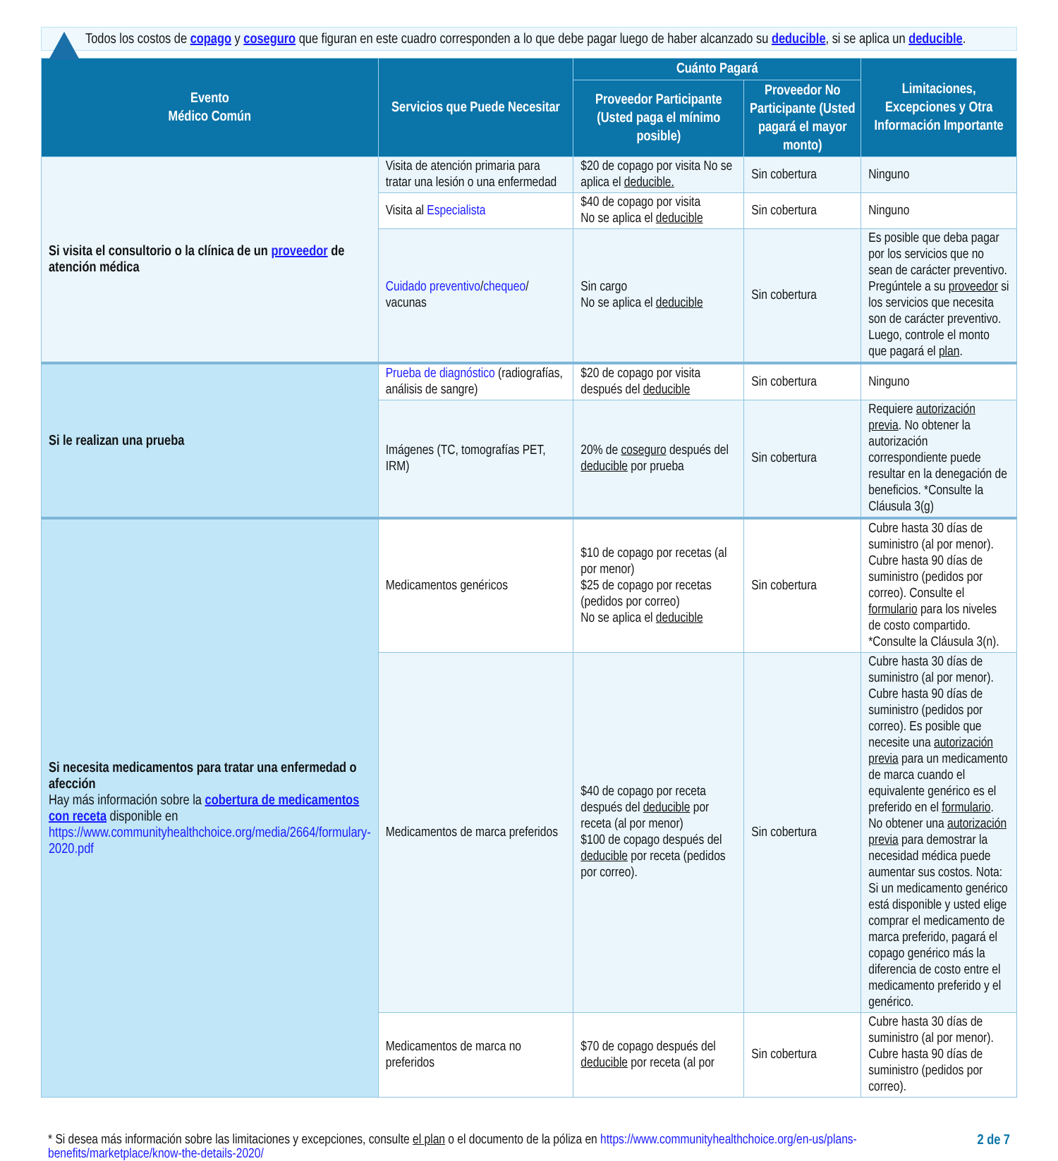Todos los costos de copago y coseguro que figuran en este cuadro corresponden a lo que debe pagar luego de haber alcanzado su deducible, si se aplica un deducible.
| Evento Médico Común | Servicios que Puede Necesitar | Cuánto Pagará | | Limitaciones, Excepciones y Otra Información Importante |
| --- | --- | --- | --- | --- |
| | | Proveedor Participante (Usted paga el mínimo posible) | Proveedor No Participante (Usted pagará el mayor monto) | |
| Si visita el consultorio o la clínica de un proveedor de atención médica | Visita de atención primaria para tratar una lesión o una enfermedad | $20 de copago por visita No se aplica el deducible. | Sin cobertura | Ninguno |
| | Visita al Especialista | $40 de copago por visita No se aplica el deducible | Sin cobertura | Ninguno |
| | Cuidado preventivo / chequeo / vacunas | Sin cargo No se aplica el deducible | Sin cobertura | Es posible que deba pagar por los servicios que no sean de carácter preventivo. Pregúntele a su proveedor si los servicios que necesita son de carácter preventivo. Luego, controle el monto que pagará el plan . |
| Si le realizan una prueba | Prueba de diagnóstico (radiografías, análisis de sangre) | $20 de copago por visita después del deducible | Sin cobertura | Ninguno |
| | Imágenes (TC, tomografías PET, IRM) | 20% de coseguro después del deducible por prueba | Sin cobertura | Requiere autorización previa . No obtener la autorización correspondiente puede resultar en la denegación de beneficios. *Consulte la Cláusula 3(g) |
| Si necesita medicamentos para tratar una enfermedad o afección Hay más información sobre la cobertura de medicamentos con receta disponible en https://www.communityhealthchoice.org/media/2664/formulary-2020.pdf | Medicamentos genéricos | $10 de copago por recetas (al por menor) $25 de copago por recetas (pedidos por correo) No se aplica el deducible | Sin cobertura | Cubre hasta 30 días de suministro (al por menor). Cubre hasta 90 días de suministro (pedidos por correo). Consulte el formulario para los niveles de costo compartido. *Consulte la Cláusula 3(n). |
| | Medicamentos de marca preferidos | $40 de copago por receta después del deducible por receta (al por menor) $100 de copago después del deducible por receta (pedidos por correo). | Sin cobertura | Cubre hasta 30 días de suministro (al por menor). Cubre hasta 90 días de suministro (pedidos por correo). Es posible que necesite una autorización previa para un medicamento de marca cuando el equivalente genérico es el preferido en el formulario . No obtener una autorización previa para demostrar la necesidad médica puede aumentar sus costos. Nota: Si un medicamento genérico está disponible y usted elige comprar el medicamento de marca preferido, pagará el copago genérico más la diferencia de costo entre el medicamento preferido y el genérico. |
| | Medicamentos de marca no preferidos | $70 de copago después del deducible por receta (al por | Sin cobertura | Cubre hasta 30 días de suministro (al por menor). Cubre hasta 90 días de suministro (pedidos por correo). |
* Si desea más información sobre las limitaciones y excepciones, consulte el plan o el documento de la póliza en https://www.communityhealthchoice.org/en-us/plans-benefits/marketplace/know-the-details-2020/
2 de 7